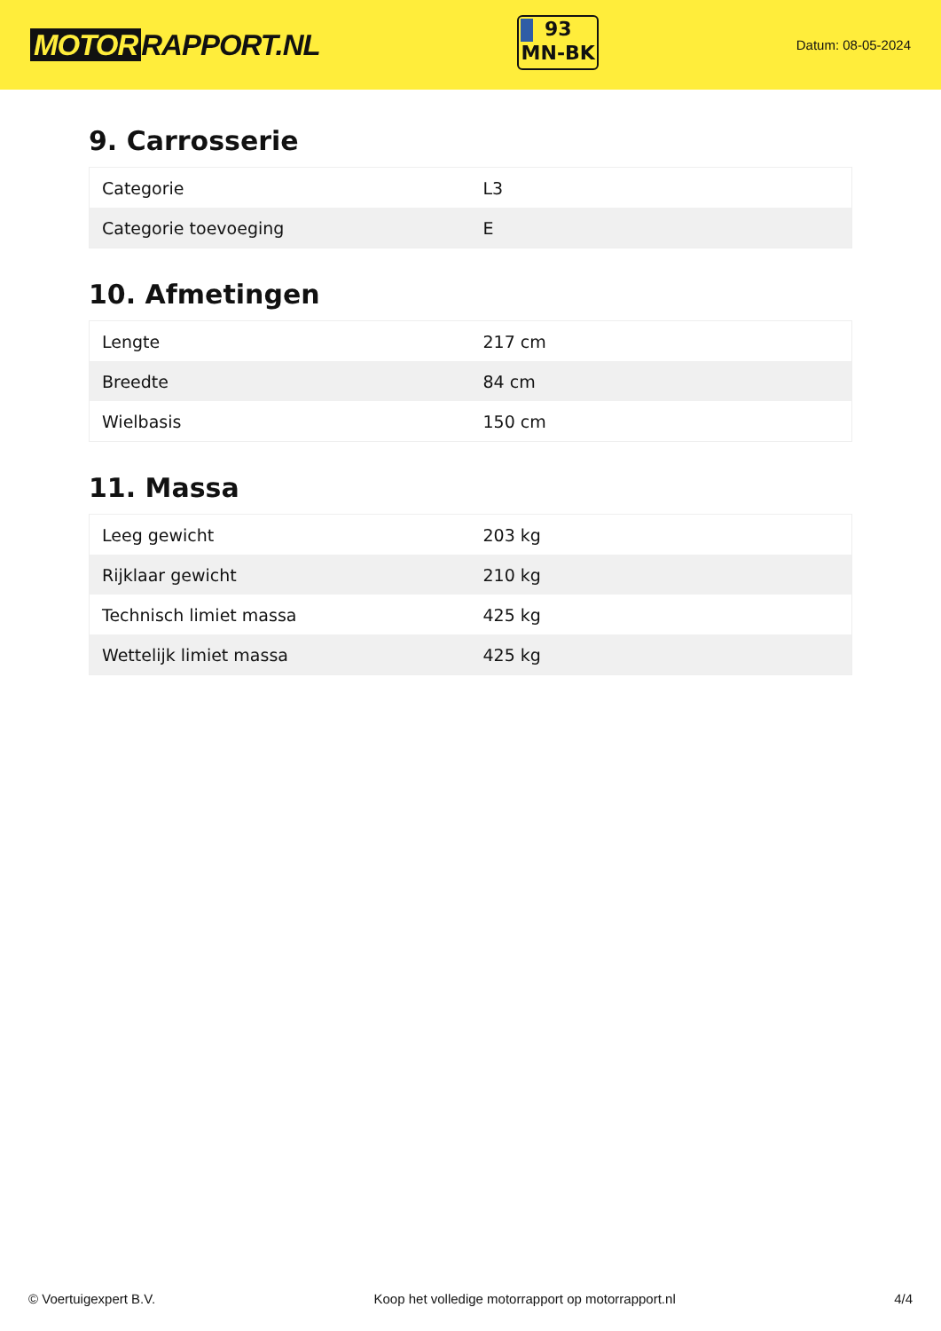MOTOR RAPPORT.NL
93
MN-BK
Datum: 08-05-2024
9. Carrosserie
| Categorie | L3 |
| Categorie toevoeging | E |
10. Afmetingen
| Lengte | 217 cm |
| Breedte | 84 cm |
| Wielbasis | 150 cm |
11. Massa
| Leeg gewicht | 203 kg |
| Rijklaar gewicht | 210 kg |
| Technisch limiet massa | 425 kg |
| Wettelijk limiet massa | 425 kg |
© Voertuigexpert B.V. Koop het volledige motorrapport op motorrapport.nl 4/4